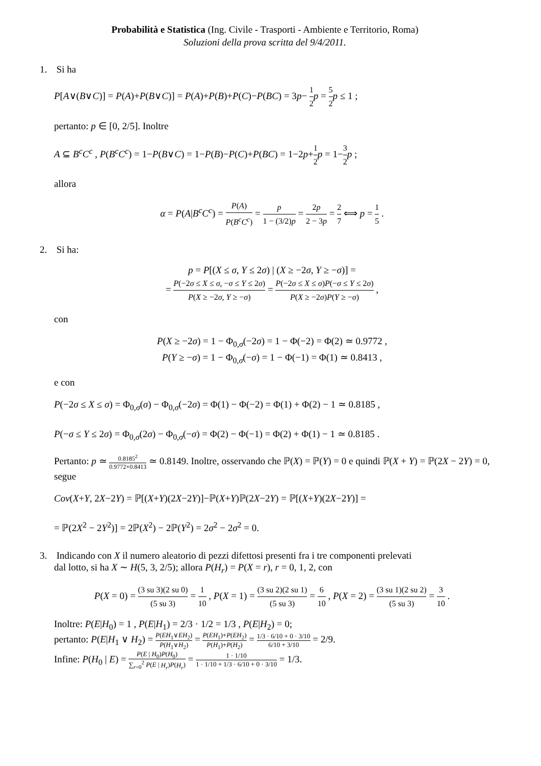Probabilità e Statistica (Ing. Civile - Trasporti - Ambiente e Territorio, Roma)
Soluzioni della prova scritta del 9/4/2011.
1. Si ha
P[A∨(B∨C)] = P(A)+P(B∨C)] = P(A)+P(B)+P(C)−P(BC) = 3p− 1 2 p = 5 2 p ≤ 1 ;
pertanto: p ∈ [0, 2/5]. Inoltre
A ⊆ B<sup>c</sup>C<sup>c</sup> , P(B<sup>c</sup>C<sup>c</sup>) = 1−P(B∨C) = 1−P(B)−P(C)+P(BC) = 1−2p+1 2 p = 1−3 2 p ;
allora
α = P(A|B<sup>c</sup>C<sup>c</sup>) = P(A) P(B<sup>c</sup>C<sup>c</sup>) = p 1 − (3/2)p = 2p 2 − 3p = 2 7 ⟺ p = 1 5 .
2. Si ha:
p = P[(X ≤ σ, Y ≤ 2σ) | (X ≥ −2σ, Y ≥ −σ)] =
= P(−2σ ≤ X ≤ σ, −σ ≤ Y ≤ 2σ) P(X ≥ −2σ, Y ≥ −σ) = P(−2σ ≤ X ≤ σ)P(−σ ≤ Y ≤ 2σ) P(X ≥ −2σ)P(Y ≥ −σ) ,
con
P(X ≥ −2σ) = 1 − Φ<sub>0,σ</sub>(−2σ) = 1 − Φ(−2) = Φ(2) ≃ 0.9772 ,
P(Y ≥ −σ) = 1 − Φ<sub>0,σ</sub>(−σ) = 1 − Φ(−1) = Φ(1) ≃ 0.8413 ,
e con
P(−2σ ≤ X ≤ σ) = Φ<sub>0,σ</sub>(σ) − Φ<sub>0,σ</sub>(−2σ) = Φ(1) − Φ(−2) = Φ(1) + Φ(2) − 1 ≃ 0.8185 ,
P(−σ ≤ Y ≤ 2σ) = Φ<sub>0,σ</sub>(2σ) − Φ<sub>0,σ</sub>(−σ) = Φ(2) − Φ(−1) = Φ(2) + Φ(1) − 1 ≃ 0.8185 .
Pertanto: p ≃ 0.8185<sup>2</sup> 0.9772×0.8413 ≃ 0.8149. Inoltre, osservando che ℙ(X) = ℙ(Y) = 0 e quindi ℙ(X + Y) = ℙ(2X − 2Y) = 0, segue
Cov(X+Y, 2X−2Y) = ℙ[(X+Y)(2X−2Y)]−ℙ(X+Y)ℙ(2X−2Y) = ℙ[(X+Y)(2X−2Y)] =
= ℙ(2X<sup>2</sup> − 2Y<sup>2</sup>)] = 2ℙ(X<sup>2</sup>) − 2ℙ(Y<sup>2</sup>) = 2σ<sup>2</sup> − 2σ<sup>2</sup> = 0.
3. Indicando con X il numero aleatorio di pezzi difettosi presenti fra i tre componenti prelevati
dal lotto, si ha X ∼ H(5, 3, 2/5); allora P(H<sub>r</sub>) = P(X = r), r = 0, 1, 2, con
P(X = 0) = (3 su 3)(2 su 0) (5 su 3) = 1 10 , P(X = 1) = (3 su 2)(2 su 1) (5 su 3) = 6 10 , P(X = 2) = (3 su 1)(2 su 2) (5 su 3) = 3 10 .
Inoltre: P(E|H<sub>0</sub>) = 1 , P(E|H<sub>1</sub>) = 2/3 · 1/2 = 1/3 , P(E|H<sub>2</sub>) = 0;
pertanto: P(E|H<sub>1</sub> ∨ H<sub>2</sub>) = P(EH<sub>1</sub>∨EH<sub>2</sub>) P(H<sub>1</sub>∨H<sub>2</sub>) = P(EH<sub>1</sub>)+P(EH<sub>2</sub>) P(H<sub>1</sub>)+P(H<sub>2</sub>) = 1/3 · 6/10 + 0 · 3/10 6/10 + 3/10 = 2/9.
Infine: P(H<sub>0</sub> | E) = P(E | H<sub>0</sub>)P(H<sub>0</sub>) ∑<sub>r=0</sub><sup>2</sup> P(E | H<sub>r</sub>)P(H<sub>r</sub>) = 1 · 1/10 1 · 1/10 + 1/3 · 6/10 + 0 · 3/10 = 1/3.